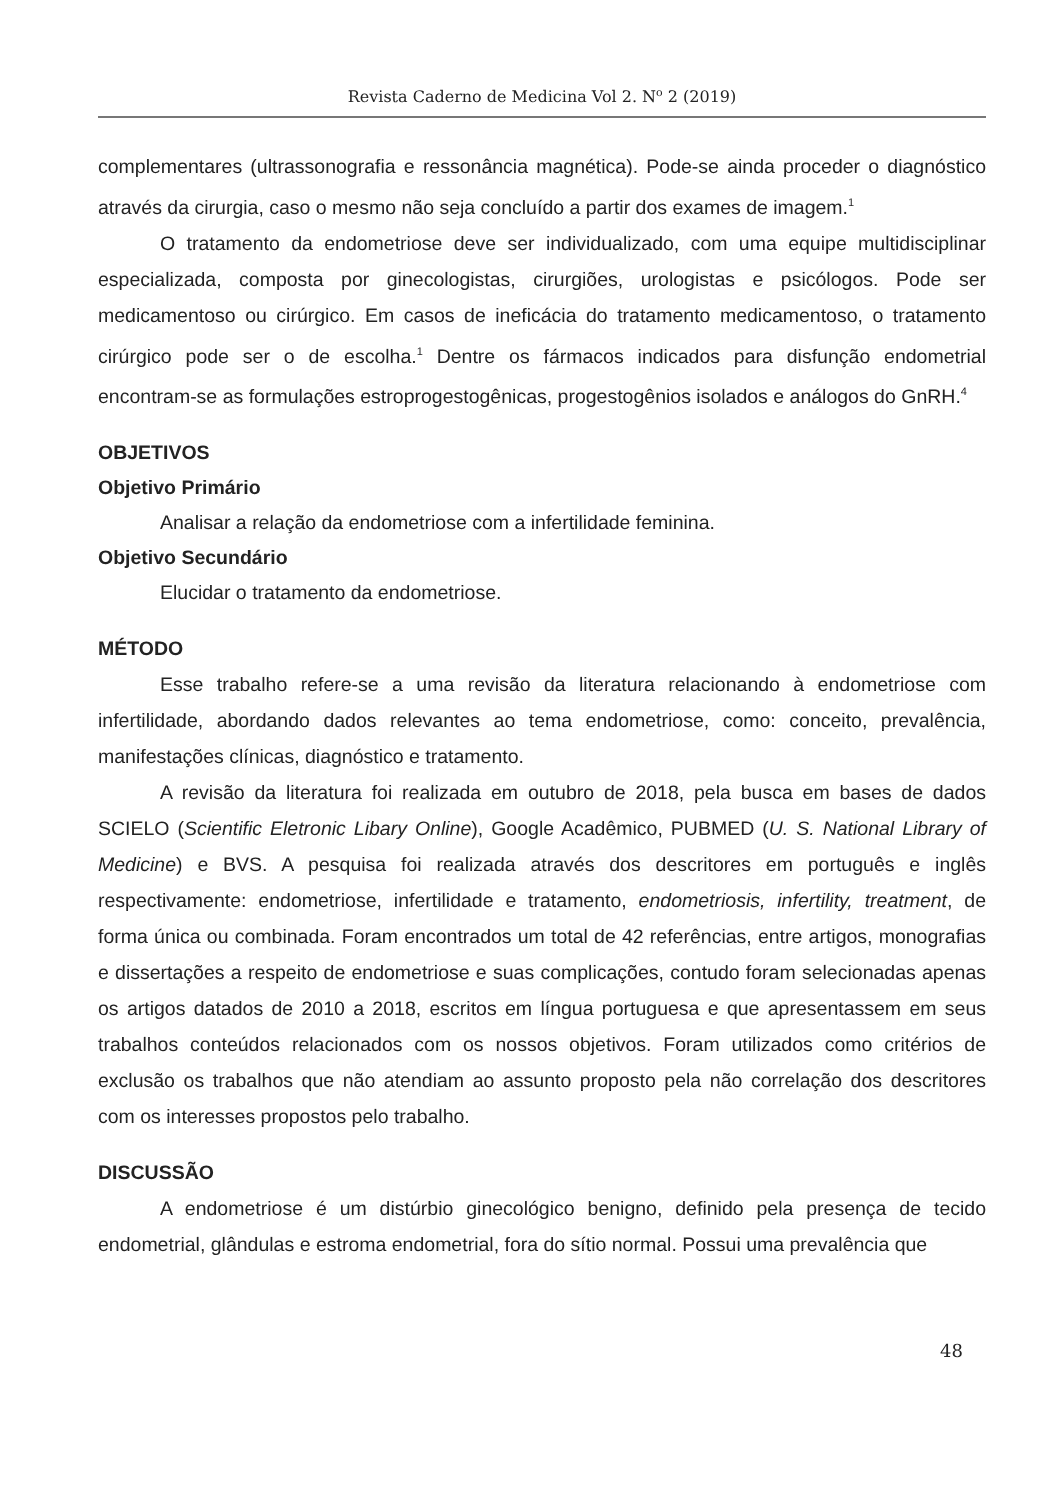Revista Caderno de Medicina Vol 2. N<sup>o</sup> 2 (2019)
complementares (ultrassonografia e ressonância magnética). Pode-se ainda proceder o diagnóstico através da cirurgia, caso o mesmo não seja concluído a partir dos exames de imagem.<sup>1</sup>
O tratamento da endometriose deve ser individualizado, com uma equipe multidisciplinar especializada, composta por ginecologistas, cirurgiões, urologistas e psicólogos. Pode ser medicamentoso ou cirúrgico. Em casos de ineficácia do tratamento medicamentoso, o tratamento cirúrgico pode ser o de escolha.<sup>1</sup> Dentre os fármacos indicados para disfunção endometrial encontram-se as formulações estroprogestogênicas, progestogênios isolados e análogos do GnRH.<sup>4</sup>
OBJETIVOS
Objetivo Primário
Analisar a relação da endometriose com a infertilidade feminina.
Objetivo Secundário
Elucidar o tratamento da endometriose.
MÉTODO
Esse trabalho refere-se a uma revisão da literatura relacionando à endometriose com infertilidade, abordando dados relevantes ao tema endometriose, como: conceito, prevalência, manifestações clínicas, diagnóstico e tratamento.
A revisão da literatura foi realizada em outubro de 2018, pela busca em bases de dados SCIELO (Scientific Eletronic Libary Online), Google Acadêmico, PUBMED (U. S. National Library of Medicine) e BVS. A pesquisa foi realizada através dos descritores em português e inglês respectivamente: endometriose, infertilidade e tratamento, endometriosis, infertility, treatment, de forma única ou combinada. Foram encontrados um total de 42 referências, entre artigos, monografias e dissertações a respeito de endometriose e suas complicações, contudo foram selecionadas apenas os artigos datados de 2010 a 2018, escritos em língua portuguesa e que apresentassem em seus trabalhos conteúdos relacionados com os nossos objetivos. Foram utilizados como critérios de exclusão os trabalhos que não atendiam ao assunto proposto pela não correlação dos descritores com os interesses propostos pelo trabalho.
DISCUSSÃO
A endometriose é um distúrbio ginecológico benigno, definido pela presença de tecido endometrial, glândulas e estroma endometrial, fora do sítio normal. Possui uma prevalência que
48